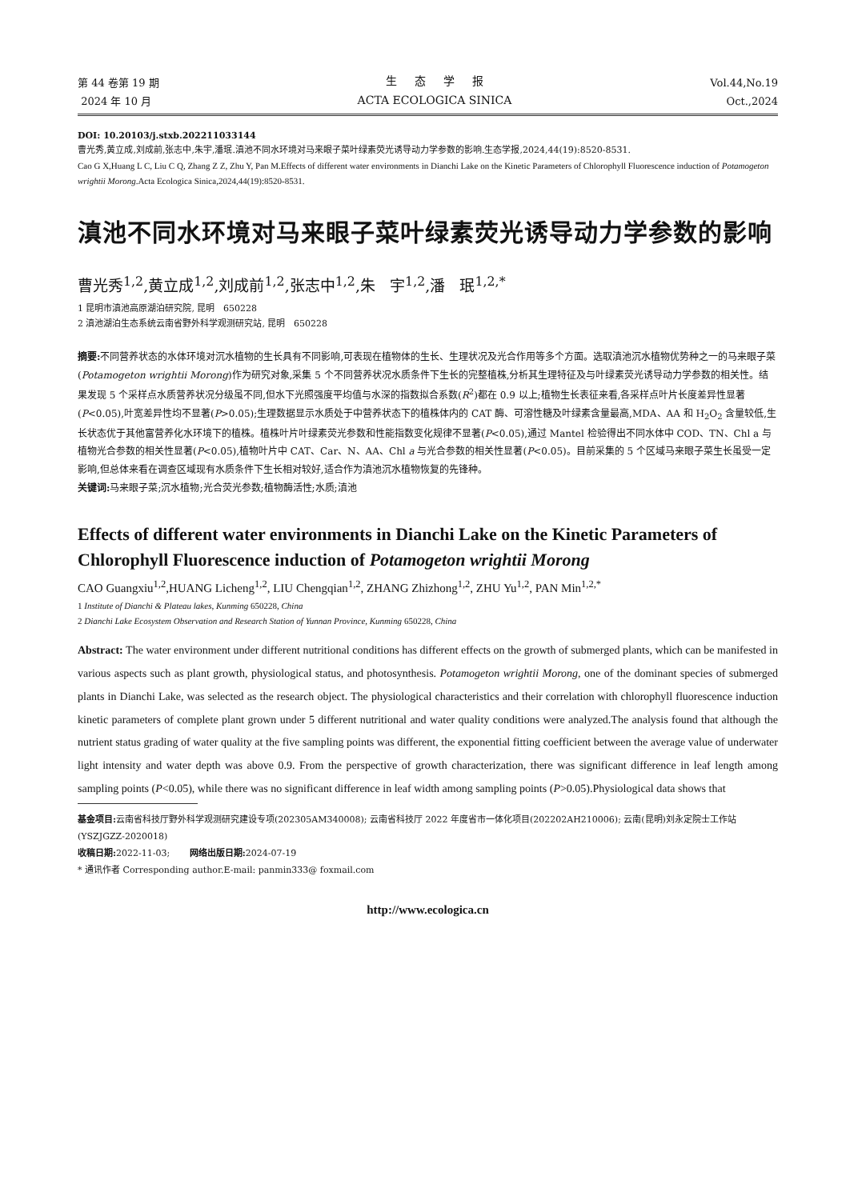第 44 卷第 19 期
2024 年 10 月
生 态 学 报
ACTA ECOLOGICA SINICA
Vol.44,No.19
Oct.,2024
DOI: 10.20103/j.stxb.202211033144
曹光秀,黄立成,刘成前,张志中,朱宇,潘珉.滇池不同水环境对马来眼子菜叶绿素荧光诱导动力学参数的影响.生态学报,2024,44(19):8520-8531.
Cao G X,Huang L C, Liu C Q, Zhang Z Z, Zhu Y, Pan M.Effects of different water environments in Dianchi Lake on the Kinetic Parameters of Chlorophyll Fluorescence induction of Potamogeton wrightii Morong.Acta Ecologica Sinica,2024,44(19):8520-8531.
滇池不同水环境对马来眼子菜叶绿素荧光诱导动力学参数的影响
曹光秀<sup>1,2</sup>,黄立成<sup>1,2</sup>,刘成前<sup>1,2</sup>,张志中<sup>1,2</sup>,朱 宇<sup>1,2</sup>,潘 珉<sup>1,2,*</sup>
1 昆明市滇池高原湖泊研究院, 昆明 650228
2 滇池湖泊生态系统云南省野外科学观测研究站, 昆明 650228
摘要: 不同营养状态的水体环境对沉水植物的生长具有不同影响,可表现在植物体的生长、生理状况及光合作用等多个方面。选取滇池沉水植物优势种之一的马来眼子菜(Potamogeton wrightii Morong)作为研究对象,采集 5 个不同营养状况水质条件下生长的完整植株,分析其生理特征及与叶绿素荧光诱导动力学参数的相关性。结果发现 5 个采样点水质营养状况分级虽不同,但水下光照强度平均值与水深的指数拟合系数(R<sup>2</sup>)都在 0.9 以上;植物生长表征来看,各采样点叶片长度差异性显著(P<0.05),叶宽差异性均不显著(P>0.05);生理数据显示水质处于中营养状态下的植株体内的 CAT 酶、可溶性糖及叶绿素含量最高,MDA、AA 和 H<sub>2</sub>O<sub>2</sub> 含量较低,生长状态优于其他富营养化水环境下的植株。植株叶片叶绿素荧光参数和性能指数变化规律不显著(P<0.05),通过 Mantel 检验得出不同水体中 COD、TN、Chl a 与植物光合参数的相关性显著(P<0.05),植物叶片中 CAT、Car、N、AA、Chl a 与光合参数的相关性显著(P<0.05)。目前采集的 5 个区域马来眼子菜生长虽受一定影响,但总体来看在调查区域现有水质条件下生长相对较好,适合作为滇池沉水植物恢复的先锋种。
关键词: 马来眼子菜;沉水植物;光合荧光参数;植物酶活性;水质;滇池
Effects of different water environments in Dianchi Lake on the Kinetic Parameters of Chlorophyll Fluorescence induction of Potamogeton wrightii Morong
CAO Guangxiu<sup>1,2</sup>,HUANG Licheng<sup>1,2</sup>, LIU Chengqian<sup>1,2</sup>, ZHANG Zhizhong<sup>1,2</sup>, ZHU Yu<sup>1,2</sup>, PAN Min<sup>1,2,*</sup>
1 Institute of Dianchi & Plateau lakes, Kunming 650228, China
2 Dianchi Lake Ecosystem Observation and Research Station of Yunnan Province, Kunming 650228, China
Abstract: The water environment under different nutritional conditions has different effects on the growth of submerged plants, which can be manifested in various aspects such as plant growth, physiological status, and photosynthesis. Potamogeton wrightii Morong, one of the dominant species of submerged plants in Dianchi Lake, was selected as the research object. The physiological characteristics and their correlation with chlorophyll fluorescence induction kinetic parameters of complete plant grown under 5 different nutritional and water quality conditions were analyzed.The analysis found that although the nutrient status grading of water quality at the five sampling points was different, the exponential fitting coefficient between the average value of underwater light intensity and water depth was above 0.9. From the perspective of growth characterization, there was significant difference in leaf length among sampling points (P<0.05), while there was no significant difference in leaf width among sampling points (P>0.05).Physiological data shows that
基金项目: 云南省科技厅野外科学观测研究建设专项(202305AM340008); 云南省科技厅 2022 年度省市一体化项目(202202AH210006); 云南(昆明)刘永定院士工作站(YSZJGZZ-2020018)
收稿日期: 2022-11-03; 网络出版日期: 2024-07-19
* 通讯作者 Corresponding author.E-mail: panmin333@ foxmail.com
http://www.ecologica.cn